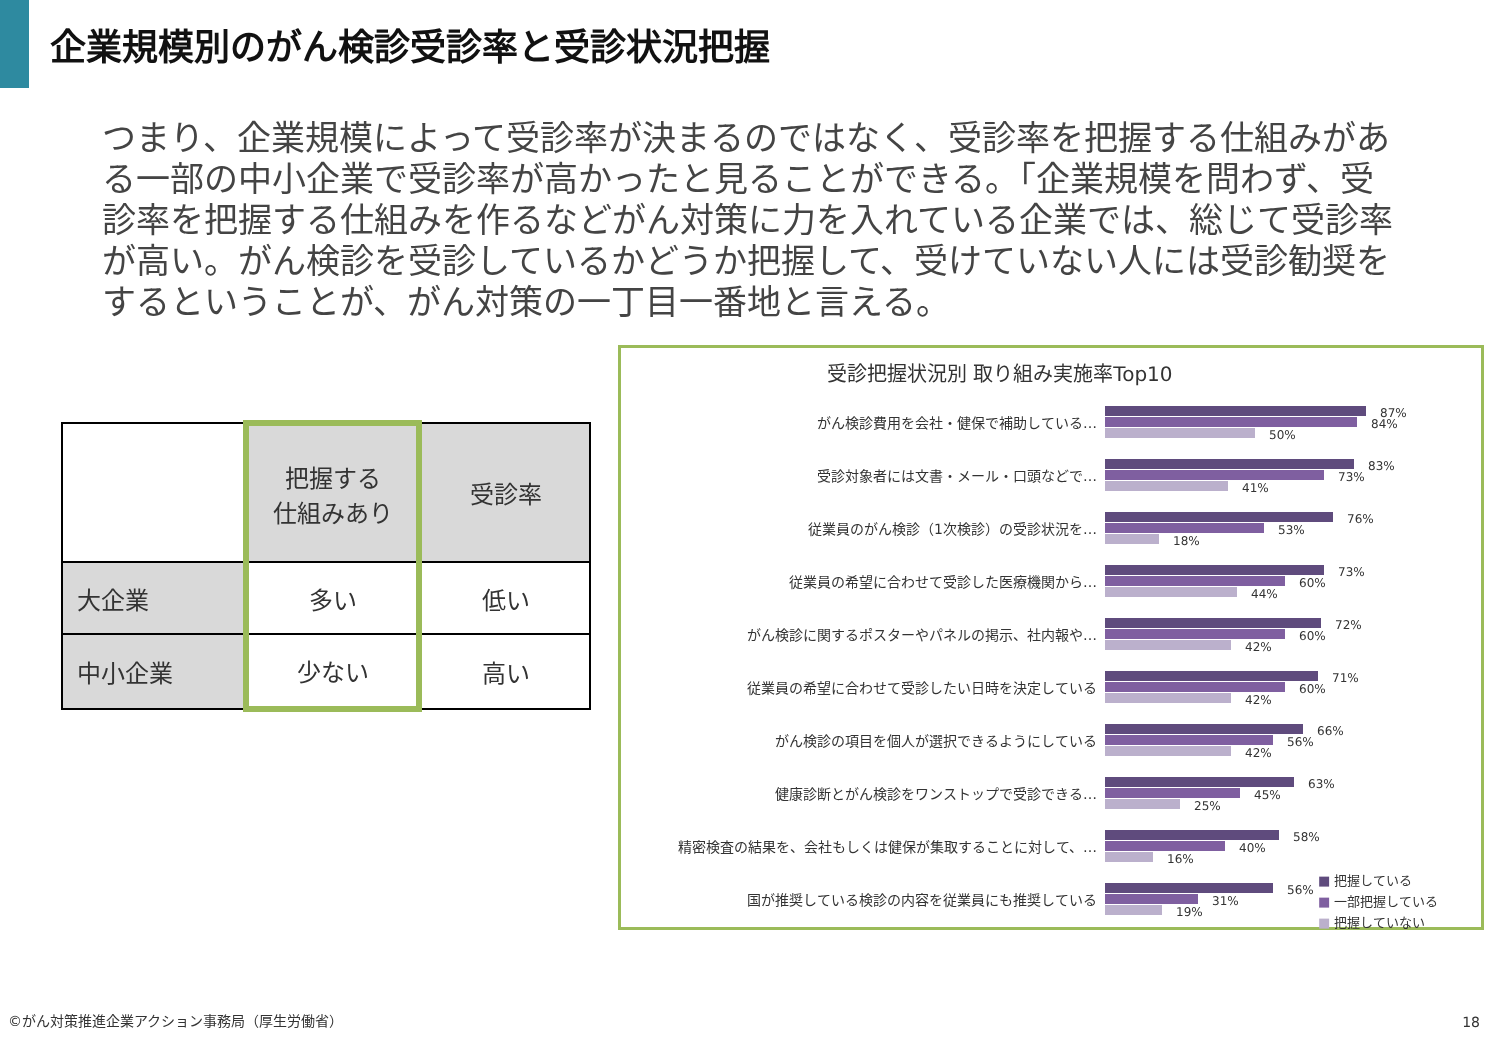企業規模別のがん検診受診率と受診状況把握
つまり、企業規模によって受診率が決まるのではなく、受診率を把握する仕組みがある一部の中小企業で受診率が高かったと見ることができる。「企業規模を問わず、受診率を把握する仕組みを作るなどがん対策に力を入れている企業では、総じて受診率が高い。がん検診を受診しているかどうか把握して、受けていない人には受診勧奨をするということが、がん対策の一丁目一番地と言える。
| | 把握する 仕組みあり | 受診率 |
| 大企業 | 多い | 低い |
| 中小企業 | 少ない | 高い |
受診把握状況別 取り組み実施率Top10
がん検診費用を会社・健保で補助している…
87%
84%
50%
受診対象者には文書・メール・口頭などで…
83%
73%
41%
従業員のがん検診（1次検診）の受診状況を…
76%
53%
18%
従業員の希望に合わせて受診した医療機関から…
73%
60%
44%
がん検診に関するポスターやパネルの掲示、社内報や…
72%
60%
42%
従業員の希望に合わせて受診したい日時を決定している
71%
60%
42%
がん検診の項目を個人が選択できるようにしている
66%
56%
42%
健康診断とがん検診をワンストップで受診できる…
63%
45%
25%
精密検査の結果を、会社もしくは健保が集取することに対して、…
58%
40%
16%
国が推奨している検診の内容を従業員にも推奨している
56%
31%
19%
■ 把握している
■ 一部把握している
■ 把握していない
©がん対策推進企業アクション事務局（厚生労働省）
18